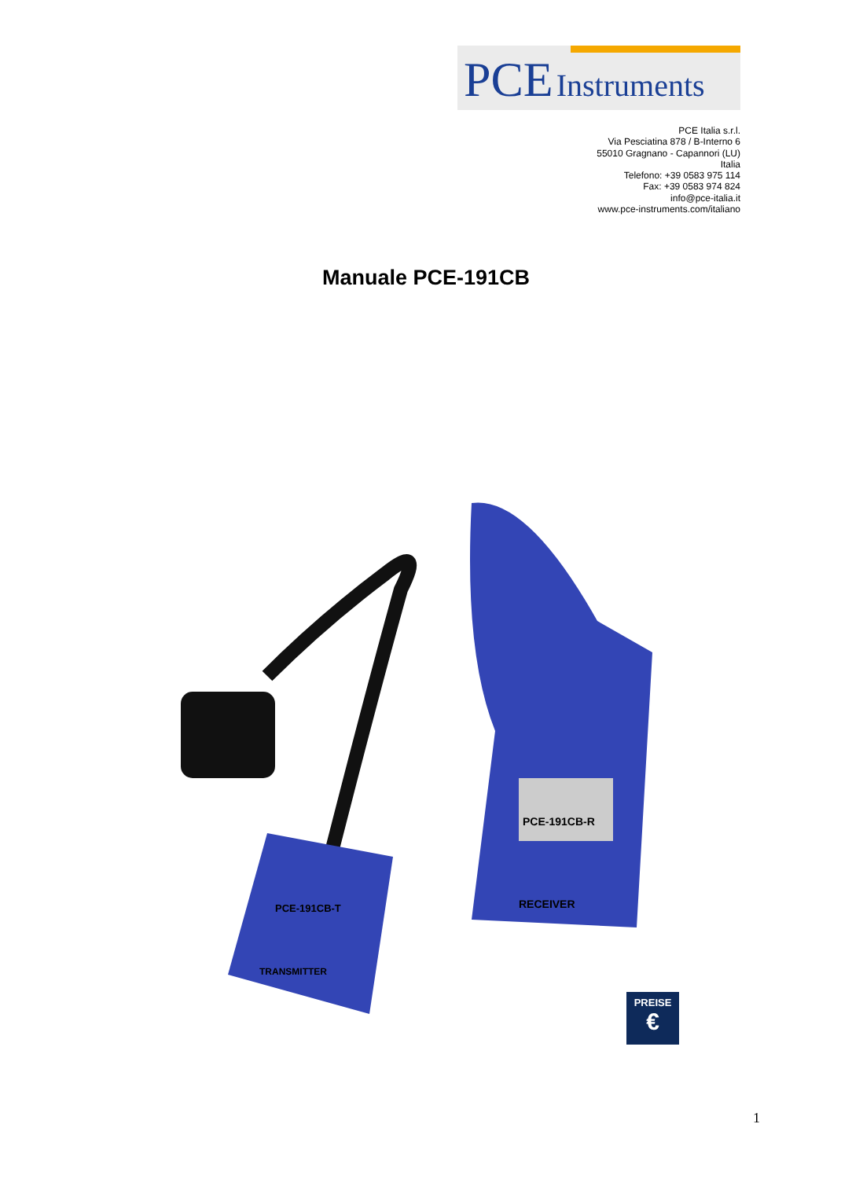PCE Instruments
PCE Italia s.r.l.
Via Pesciatina 878 / B-Interno 6
55010 Gragnano - Capannori (LU)
Italia
Telefono: +39 0583 975 114
Fax: +39 0583 974 824
info@pce-italia.it
www.pce-instruments.com/italiano
Manuale PCE-191CB
PCE-191CB-R
RECEIVER
PCE-191CB-T
TRANSMITTER
PREISE
€
1